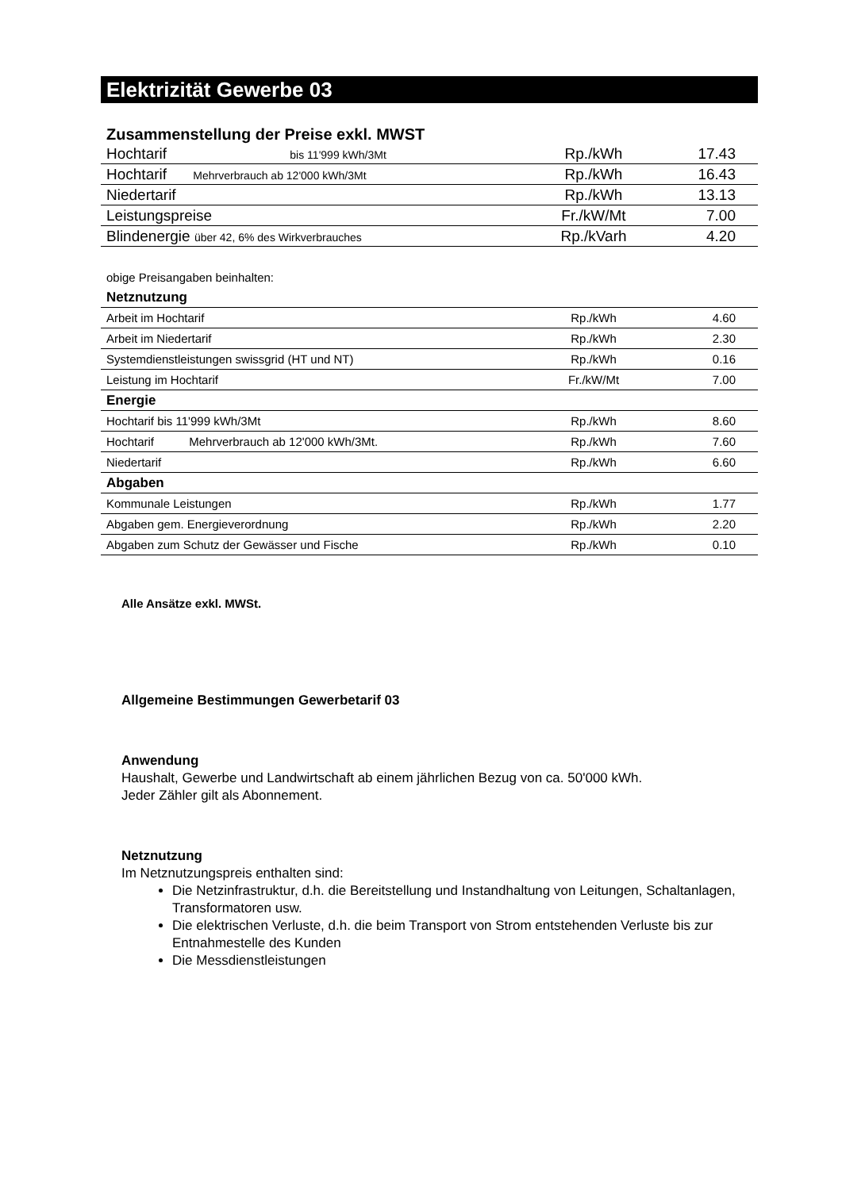Elektrizität Gewerbe 03
Zusammenstellung der Preise exkl. MWST
| Hochtarif bis 11'999 kWh/3Mt | Rp./kWh | 17.43 |
| Hochtarif Mehrverbrauch ab 12'000 kWh/3Mt | Rp./kWh | 16.43 |
| Niedertarif | Rp./kWh | 13.13 |
| Leistungspreise | Fr./kW/Mt | 7.00 |
| Blindenergie über 42, 6% des Wirkverbrauches | Rp./kVarh | 4.20 |
obige Preisangaben beinhalten:
| Netznutzung | | |
| Arbeit im Hochtarif | Rp./kWh | 4.60 |
| Arbeit im Niedertarif | Rp./kWh | 2.30 |
| Systemdienstleistungen swissgrid (HT und NT) | Rp./kWh | 0.16 |
| Leistung im Hochtarif | Fr./kW/Mt | 7.00 |
| Energie | | |
| Hochtarif bis 11'999 kWh/3Mt | Rp./kWh | 8.60 |
| Hochtarif Mehrverbrauch ab 12'000 kWh/3Mt. | Rp./kWh | 7.60 |
| Niedertarif | Rp./kWh | 6.60 |
| Abgaben | | |
| Kommunale Leistungen | Rp./kWh | 1.77 |
| Abgaben gem. Energieverordnung | Rp./kWh | 2.20 |
| Abgaben zum Schutz der Gewässer und Fische | Rp./kWh | 0.10 |
Alle Ansätze exkl. MWSt.
Allgemeine Bestimmungen Gewerbetarif 03
Anwendung
Haushalt, Gewerbe und Landwirtschaft ab einem jährlichen Bezug von ca. 50'000 kWh.
Jeder Zähler gilt als Abonnement.
Netznutzung
Im Netznutzungspreis enthalten sind:
Die Netzinfrastruktur, d.h. die Bereitstellung und Instandhaltung von Leitungen, Schaltanlagen, Transformatoren usw.
Die elektrischen Verluste, d.h. die beim Transport von Strom entstehenden Verluste bis zur Entnahmestelle des Kunden
Die Messdienstleistungen